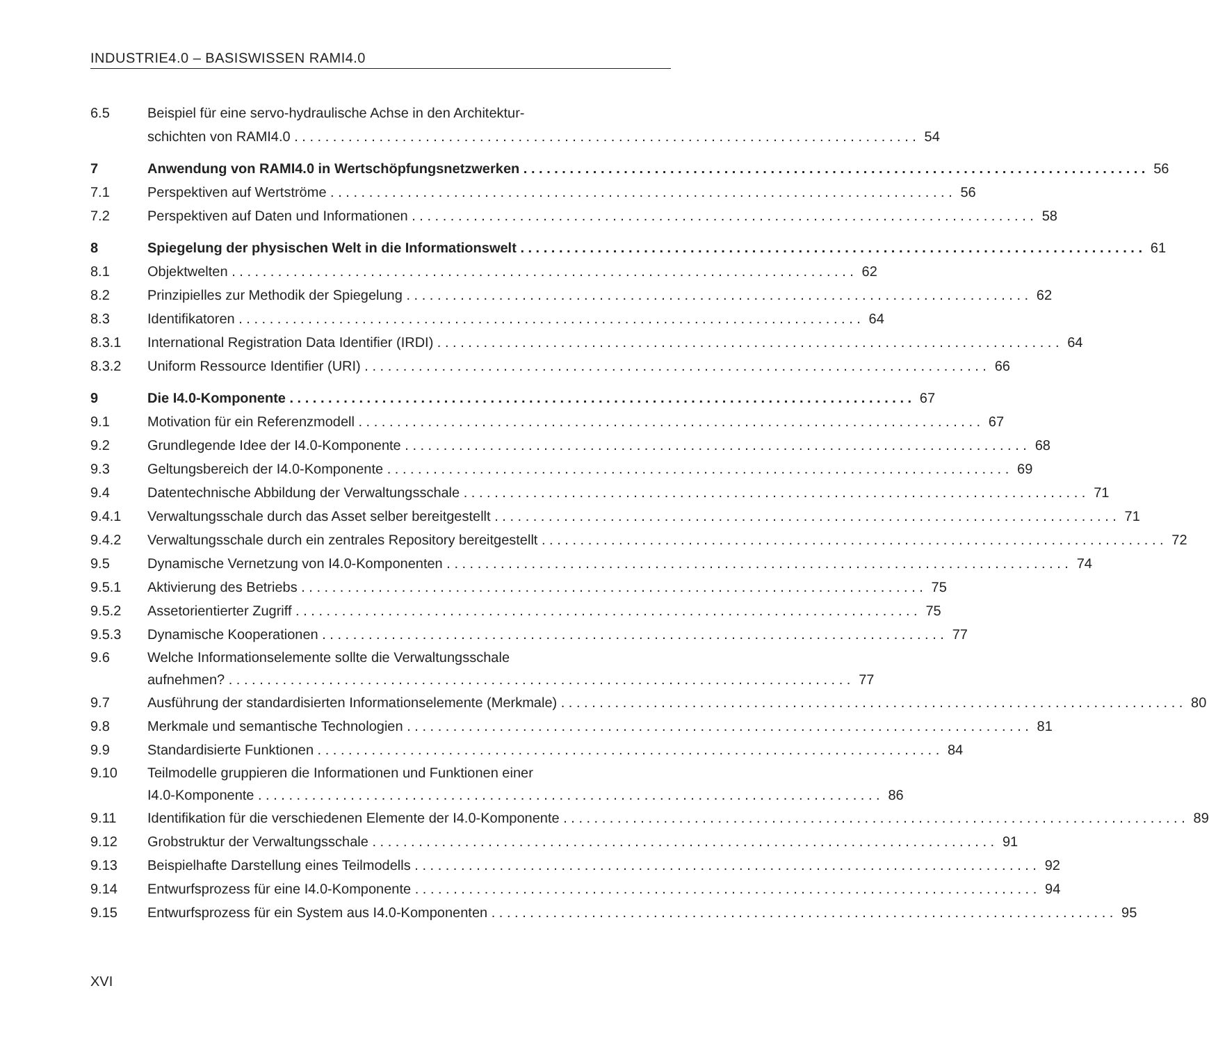INDUSTRIE4.0 – BASISWISSEN RAMI4.0
6.5 Beispiel für eine servo-hydraulische Achse in den Architektur-
schichten von RAMI4.0 54
7 Anwendung von RAMI4.0 in Wertschöpfungsnetzwerken 56
7.1 Perspektiven auf Wertströme 56
7.2 Perspektiven auf Daten und Informationen 58
8 Spiegelung der physischen Welt in die Informationswelt 61
8.1 Objektwelten 62
8.2 Prinzipielles zur Methodik der Spiegelung 62
8.3 Identifikatoren 64
8.3.1 International Registration Data Identifier (IRDI) 64
8.3.2 Uniform Ressource Identifier (URI) 66
9 Die I4.0-Komponente 67
9.1 Motivation für ein Referenzmodell 67
9.2 Grundlegende Idee der I4.0-Komponente 68
9.3 Geltungsbereich der I4.0-Komponente 69
9.4 Datentechnische Abbildung der Verwaltungsschale 71
9.4.1 Verwaltungsschale durch das Asset selber bereitgestellt 71
9.4.2 Verwaltungsschale durch ein zentrales Repository bereitgestellt 72
9.5 Dynamische Vernetzung von I4.0-Komponenten 74
9.5.1 Aktivierung des Betriebs 75
9.5.2 Assetorientierter Zugriff 75
9.5.3 Dynamische Kooperationen 77
9.6 Welche Informationselemente sollte die Verwaltungsschale
aufnehmen? 77
9.7 Ausführung der standardisierten Informationselemente (Merkmale) 80
9.8 Merkmale und semantische Technologien 81
9.9 Standardisierte Funktionen 84
9.10 Teilmodelle gruppieren die Informationen und Funktionen einer
I4.0-Komponente 86
9.11 Identifikation für die verschiedenen Elemente der I4.0-Komponente 89
9.12 Grobstruktur der Verwaltungsschale 91
9.13 Beispielhafte Darstellung eines Teilmodells 92
9.14 Entwurfsprozess für eine I4.0-Komponente 94
9.15 Entwurfsprozess für ein System aus I4.0-Komponenten 95
XVI